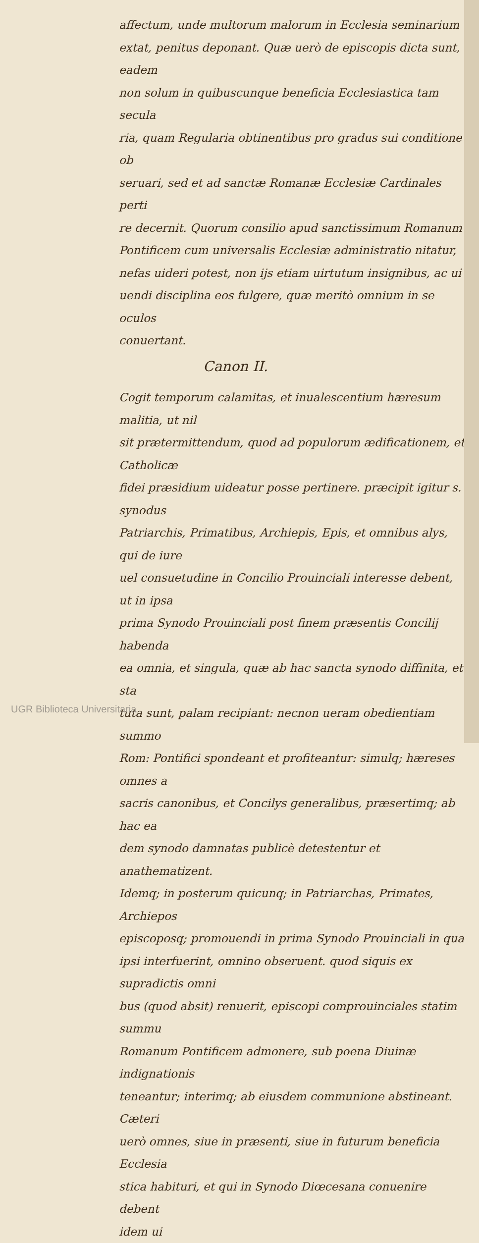affectum, unde multorum malorum in Ecclesia seminarium
extat, penitus deponant. Quæ uerò de episcopis dicta sunt, eadem
non solum in quibuscunque beneficia Ecclesiastica tam secula
ria, quam Regularia obtinentibus pro gradus sui conditione ob
seruari, sed et ad sanctæ Romanæ Ecclesiæ Cardinales perti
re decernit. Quorum consilio apud sanctissimum Romanum
Pontificem cum universalis Ecclesiæ administratio nitatur,
nefas uideri potest, non ijs etiam uirtutum insignibus, ac ui
uendi disciplina eos fulgere, quæ meritò omnium in se oculos
conuertant.
Canon II.
Cogit temporum calamitas, et inualescentium hæresum malitia, ut nil
sit prætermittendum, quod ad populorum ædificationem, et Catholicæ
fidei præsidium uideatur posse pertinere. præcipit igitur s. synodus
Patriarchis, Primatibus, Archiepis, Epis, et omnibus alys, qui de iure
uel consuetudine in Concilio Prouinciali interesse debent, ut in ipsa
prima Synodo Prouinciali post finem præsentis Concilij habenda
ea omnia, et singula, quæ ab hac sancta synodo diffinita, et sta
tuta sunt, palam recipiant: necnon ueram obedientiam summo
Rom: Pontifici spondeant et profiteantur: simulq; hæreses omnes a
sacris canonibus, et Concilys generalibus, præsertimq; ab hac ea
dem synodo damnatas publicè detestentur et anathematizent.
Idemq; in posterum quicunq; in Patriarchas, Primates, Archiepos
episcoposq; promouendi in prima Synodo Prouinciali in qua
ipsi interfuerint, omnino obseruent. quod siquis ex supradictis omni
bus (quod absit) renuerit, episcopi comprouinciales statim summu
Romanum Pontificem admonere, sub poena Diuinæ indignationis
teneantur; interimq; ab eiusdem communione abstineant. Cæteri
uerò omnes, siue in præsenti, siue in futurum beneficia Ecclesia
stica habituri, et qui in Synodo Diœcesana conuenire debent
idem ui
UGR Biblioteca Universitaria